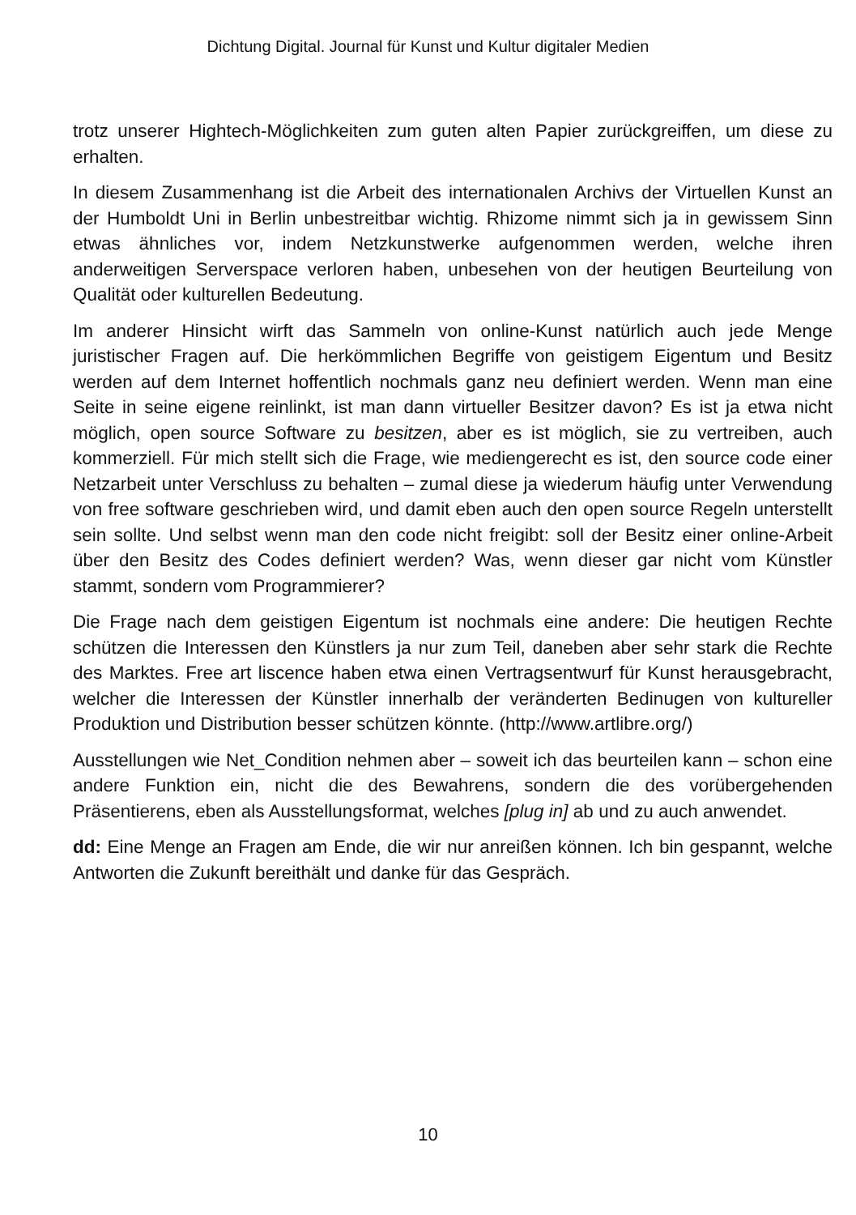Dichtung Digital. Journal für Kunst und Kultur digitaler Medien
trotz unserer Hightech-Möglichkeiten zum guten alten Papier zurückgreiffen, um diese zu erhalten.
In diesem Zusammenhang ist die Arbeit des internationalen Archivs der Virtuellen Kunst an der Humboldt Uni in Berlin unbestreitbar wichtig. Rhizome nimmt sich ja in gewissem Sinn etwas ähnliches vor, indem Netzkunstwerke aufgenommen werden, welche ihren anderweitigen Serverspace verloren haben, unbesehen von der heutigen Beurteilung von Qualität oder kulturellen Bedeutung.
Im anderer Hinsicht wirft das Sammeln von online-Kunst natürlich auch jede Menge juristischer Fragen auf. Die herkömmlichen Begriffe von geistigem Eigentum und Besitz werden auf dem Internet hoffentlich nochmals ganz neu definiert werden. Wenn man eine Seite in seine eigene reinlinkt, ist man dann virtueller Besitzer davon? Es ist ja etwa nicht möglich, open source Software zu besitzen, aber es ist möglich, sie zu vertreiben, auch kommerziell. Für mich stellt sich die Frage, wie mediengerecht es ist, den source code einer Netzarbeit unter Verschluss zu behalten – zumal diese ja wiederum häufig unter Verwendung von free software geschrieben wird, und damit eben auch den open source Regeln unterstellt sein sollte. Und selbst wenn man den code nicht freigibt: soll der Besitz einer online-Arbeit über den Besitz des Codes definiert werden? Was, wenn dieser gar nicht vom Künstler stammt, sondern vom Programmierer?
Die Frage nach dem geistigen Eigentum ist nochmals eine andere: Die heutigen Rechte schützen die Interessen den Künstlers ja nur zum Teil, daneben aber sehr stark die Rechte des Marktes. Free art liscence haben etwa einen Vertragsentwurf für Kunst herausgebracht, welcher die Interessen der Künstler innerhalb der veränderten Bedinugen von kultureller Produktion und Distribution besser schützen könnte. (http://www.artlibre.org/)
Ausstellungen wie Net_Condition nehmen aber – soweit ich das beurteilen kann – schon eine andere Funktion ein, nicht die des Bewahrens, sondern die des vorübergehenden Präsentierens, eben als Ausstellungsformat, welches [plug in] ab und zu auch anwendet.
dd: Eine Menge an Fragen am Ende, die wir nur anreißen können. Ich bin gespannt, welche Antworten die Zukunft bereithält und danke für das Gespräch.
10